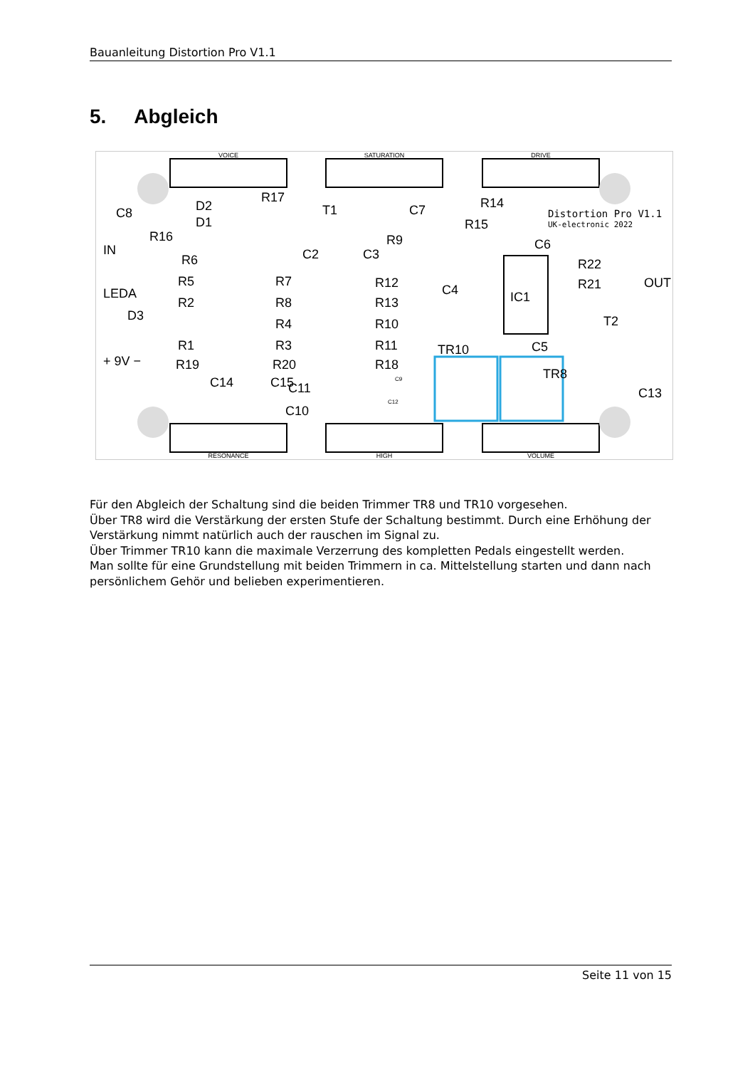Bauanleitung Distortion Pro V1.1
5. Abgleich
VOICE
SATURATION
DRIVE
RESONANCE
HIGH
VOLUME
R17
R14
R15
R16
R9
R6
R5
R7
R12
R2
R8
R13
R4
R10
R1
R3
R11
R19
R20
R18
R22
R21
C8
D2
D1
T1
C7
C6
IN
LEDA
D3
C4
IC1
T2
C5
TR10
C13
C11
C10
.
Distortion Pro V1.1
UK-electronic 2022
+ 9V −
OUT
C2
C3
C14
C15
TR8
C9
C12
Für den Abgleich der Schaltung sind die beiden Trimmer TR8 und TR10 vorgesehen.
Über TR8 wird die Verstärkung der ersten Stufe der Schaltung bestimmt. Durch eine Erhöhung der Verstärkung nimmt natürlich auch der rauschen im Signal zu.
Über Trimmer TR10 kann die maximale Verzerrung des kompletten Pedals eingestellt werden.
Man sollte für eine Grundstellung mit beiden Trimmern in ca. Mittelstellung starten und dann nach persönlichem Gehör und belieben experimentieren.
Seite 11 von 15